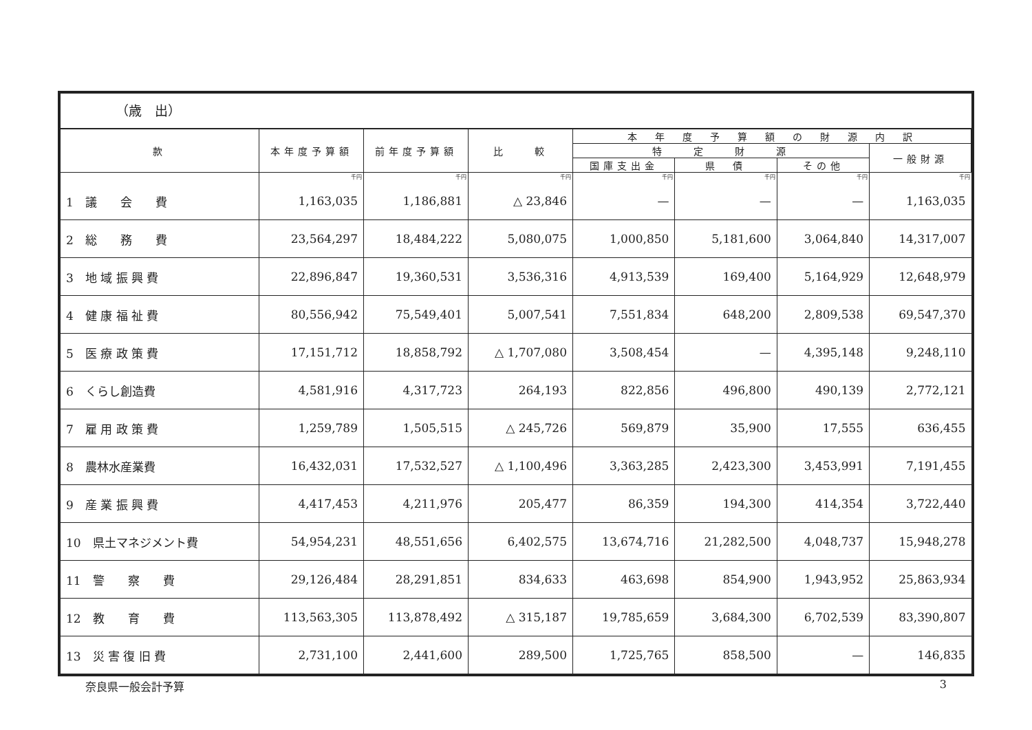（歳　出）
| 款 | 本年度予算額 | 前年度予算額 | 比 較 | 本 年 度 予 算 額 の 財 源 内 訳 | | | |
| --- | --- | --- | --- | --- | --- | --- | --- |
| | | | | 特 定 財 源 | | | 一般財源 |
| | | | | 国庫支出金 | 県 債 | その他 | |
| | 千円 | 千円 | 千円 | 千円 | 千円 | 千円 | 千円 |
| 1 議 会 費 | 1,163,035 | 1,186,881 | △ 23,846 | — | — | — | 1,163,035 |
| 2 総 務 費 | 23,564,297 | 18,484,222 | 5,080,075 | 1,000,850 | 5,181,600 | 3,064,840 | 14,317,007 |
| 3 地 域 振 興 費 | 22,896,847 | 19,360,531 | 3,536,316 | 4,913,539 | 169,400 | 5,164,929 | 12,648,979 |
| 4 健 康 福 祉 費 | 80,556,942 | 75,549,401 | 5,007,541 | 7,551,834 | 648,200 | 2,809,538 | 69,547,370 |
| 5 医 療 政 策 費 | 17,151,712 | 18,858,792 | △ 1,707,080 | 3,508,454 | — | 4,395,148 | 9,248,110 |
| 6 くらし創造費 | 4,581,916 | 4,317,723 | 264,193 | 822,856 | 496,800 | 490,139 | 2,772,121 |
| 7 雇 用 政 策 費 | 1,259,789 | 1,505,515 | △ 245,726 | 569,879 | 35,900 | 17,555 | 636,455 |
| 8 農林水産業費 | 16,432,031 | 17,532,527 | △ 1,100,496 | 3,363,285 | 2,423,300 | 3,453,991 | 7,191,455 |
| 9 産 業 振 興 費 | 4,417,453 | 4,211,976 | 205,477 | 86,359 | 194,300 | 414,354 | 3,722,440 |
| 10 県土マネジメント費 | 54,954,231 | 48,551,656 | 6,402,575 | 13,674,716 | 21,282,500 | 4,048,737 | 15,948,278 |
| 11 警 察 費 | 29,126,484 | 28,291,851 | 834,633 | 463,698 | 854,900 | 1,943,952 | 25,863,934 |
| 12 教 育 費 | 113,563,305 | 113,878,492 | △ 315,187 | 19,785,659 | 3,684,300 | 6,702,539 | 83,390,807 |
| 13 災 害 復 旧 費 | 2,731,100 | 2,441,600 | 289,500 | 1,725,765 | 858,500 | — | 146,835 |
奈良県一般会計予算 3